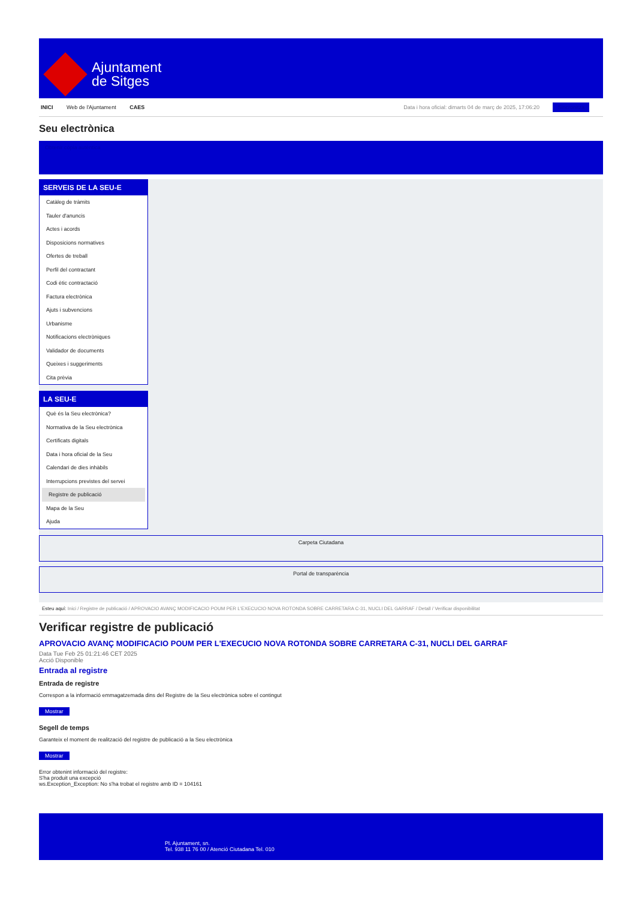Ajuntament
de Sitges
INICI Web de l'Ajuntament CAES
Data i hora oficial: dimarts 04 de març de 2025, 17:06:20 Sincronitza
Seu electrònica
Obtenir còpia autèntica
SERVEIS DE LA SEU-E
Catàleg de tràmits
Tauler d'anuncis
Actes i acords
Disposicions normatives
Ofertes de treball
Perfil del contractant
Codi ètic contractació
Factura electrònica
Ajuts i subvencions
Urbanisme
Notificacions electròniques
Validador de documents
Queixes i suggeriments
Cita prèvia
LA SEU-E
Què és la Seu electrònica?
Normativa de la Seu electrònica
Certificats digitals
Data i hora oficial de la Seu
Calendari de dies inhàbils
Interrupcions previstes del servei
Registre de publicació
Mapa de la Seu
Ajuda
Carpeta Ciutadana
Portal de transparència
Esteu aquí: Inici / Registre de publicació / APROVACIO AVANÇ MODIFICACIO POUM PER L'EXECUCIO NOVA ROTONDA SOBRE CARRETARA C-31, NUCLI DEL GARRAF / Detall / Verificar disponibilitat
Verificar registre de publicació
APROVACIO AVANÇ MODIFICACIO POUM PER L'EXECUCIO NOVA ROTONDA SOBRE CARRETARA C-31, NUCLI DEL GARRAF
Data Tue Feb 25 01:21:46 CET 2025
Acció Disponible
Entrada al registre
Entrada de registre
Correspon a la informació emmagatzemada dins del Registre de la Seu electrònica sobre el contingut
Mostrar
Segell de temps
Garanteix el moment de realització del registre de publicació a la Seu electrònica
Mostrar
Error obtenint informació del registre:
S'ha produit una excepció
ws.Exception_Exception: No s'ha trobat el registre amb ID = 104161
Pl. Ajuntament, sn.
Tel. 938 11 76 00 / Atenció Ciutadana Tel. 010